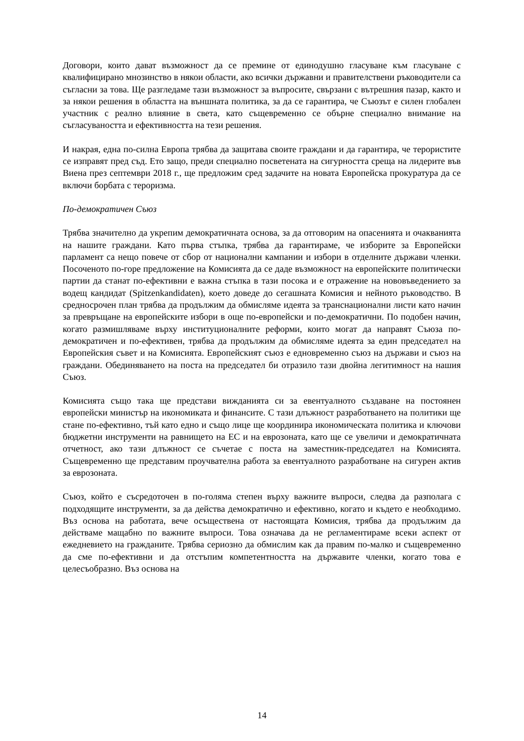Договори, които дават възможност да се премине от единодушно гласуване към гласуване с квалифицирано мнозинство в някои области, ако всички държавни и правителствени ръководители са съгласни за това. Ще разгледаме тази възможност за въпросите, свързани с вътрешния пазар, както и за някои решения в областта на външната политика, за да се гарантира, че Съюзът е силен глобален участник с реално влияние в света, като същевременно се обърне специално внимание на съгласуваността и ефективността на тези решения.
И накрая, една по-силна Европа трябва да защитава своите граждани и да гарантира, че терористите се изправят пред съд. Ето защо, преди специално посветената на сигурността среща на лидерите във Виена през септември 2018 г., ще предложим сред задачите на новата Европейска прокуратура да се включи борбата с тероризма.
По-демократичен Съюз
Трябва значително да укрепим демократичната основа, за да отговорим на опасенията и очакванията на нашите граждани. Като първа стъпка, трябва да гарантираме, че изборите за Европейски парламент са нещо повече от сбор от национални кампании и избори в отделните държави членки. Посоченото по-горе предложение на Комисията да се даде възможност на европейските политически партии да станат по-ефективни е важна стъпка в тази посока и е отражение на нововъведението за водещ кандидат (Spitzenkandidaten), което доведе до сегашната Комисия и нейното ръководство. В средносрочен план трябва да продължим да обмисляме идеята за транснационални листи като начин за превръщане на европейските избори в още по-европейски и по-демократични. По подобен начин, когато размишляваме върху институционалните реформи, които могат да направят Съюза по-демократичен и по-ефективен, трябва да продължим да обмисляме идеята за един председател на Европейския съвет и на Комисията. Европейският съюз е едновременно съюз на държави и съюз на граждани. Обединяването на поста на председател би отразило тази двойна легитимност на нашия Съюз.
Комисията също така ще представи вижданията си за евентуалното създаване на постоянен европейски министър на икономиката и финансите. С тази длъжност разработването на политики ще стане по-ефективно, тъй като едно и също лице ще координира икономическата политика и ключови бюджетни инструменти на равнището на ЕС и на еврозоната, като ще се увеличи и демократичната отчетност, ако тази длъжност се съчетае с поста на заместник-председател на Комисията. Същевременно ще представим проучвателна работа за евентуалното разработване на сигурен актив за еврозоната.
Съюз, който е съсредоточен в по-голяма степен върху важните въпроси, следва да разполага с подходящите инструменти, за да действа демократично и ефективно, когато и където е необходимо. Въз основа на работата, вече осъществена от настоящата Комисия, трябва да продължим да действаме мащабно по важните въпроси. Това означава да не регламентираме всеки аспект от ежедневието на гражданите. Трябва сериозно да обмислим как да правим по-малко и същевременно да сме по-ефективни и да отстъпим компетентността на държавите членки, когато това е целесъобразно. Въз основа на
14